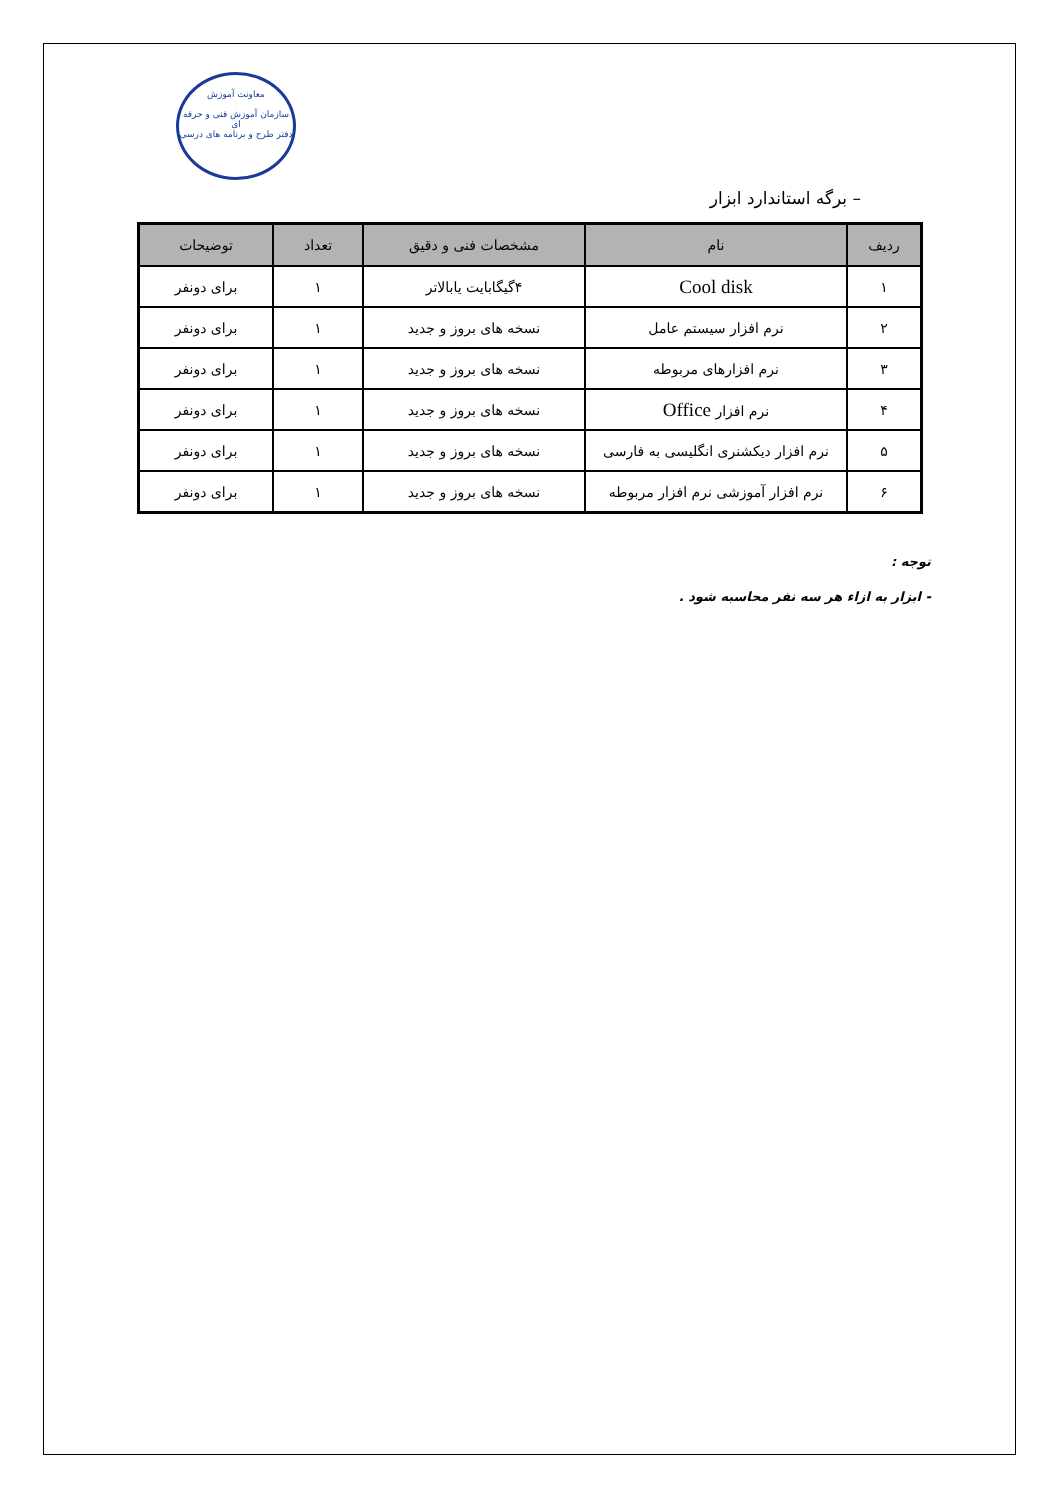معاونت آموزش
سازمان آموزش فنی و حرفه ای
دفتر طرح و برنامه های درسی
– برگه استاندارد ابزار
| ردیف | نام | مشخصات فنی و دقیق | تعداد | توضیحات |
| --- | --- | --- | --- | --- |
| ۱ | Cool disk | ۴گیگابایت یابالاتر | ۱ | برای دونفر |
| ۲ | نرم افزار سیستم عامل | نسخه های بروز و جدید | ۱ | برای دونفر |
| ۳ | نرم افزارهای مربوطه | نسخه های بروز و جدید | ۱ | برای دونفر |
| ۴ | نرم افزار Office | نسخه های بروز و جدید | ۱ | برای دونفر |
| ۵ | نرم افزار دیکشنری انگلیسی به فارسی | نسخه های بروز و جدید | ۱ | برای دونفر |
| ۶ | نرم افزار آموزشی نرم افزار مربوطه | نسخه های بروز و جدید | ۱ | برای دونفر |
توجه :
- ابزار به ازاء هر سه نفر محاسبه شود .